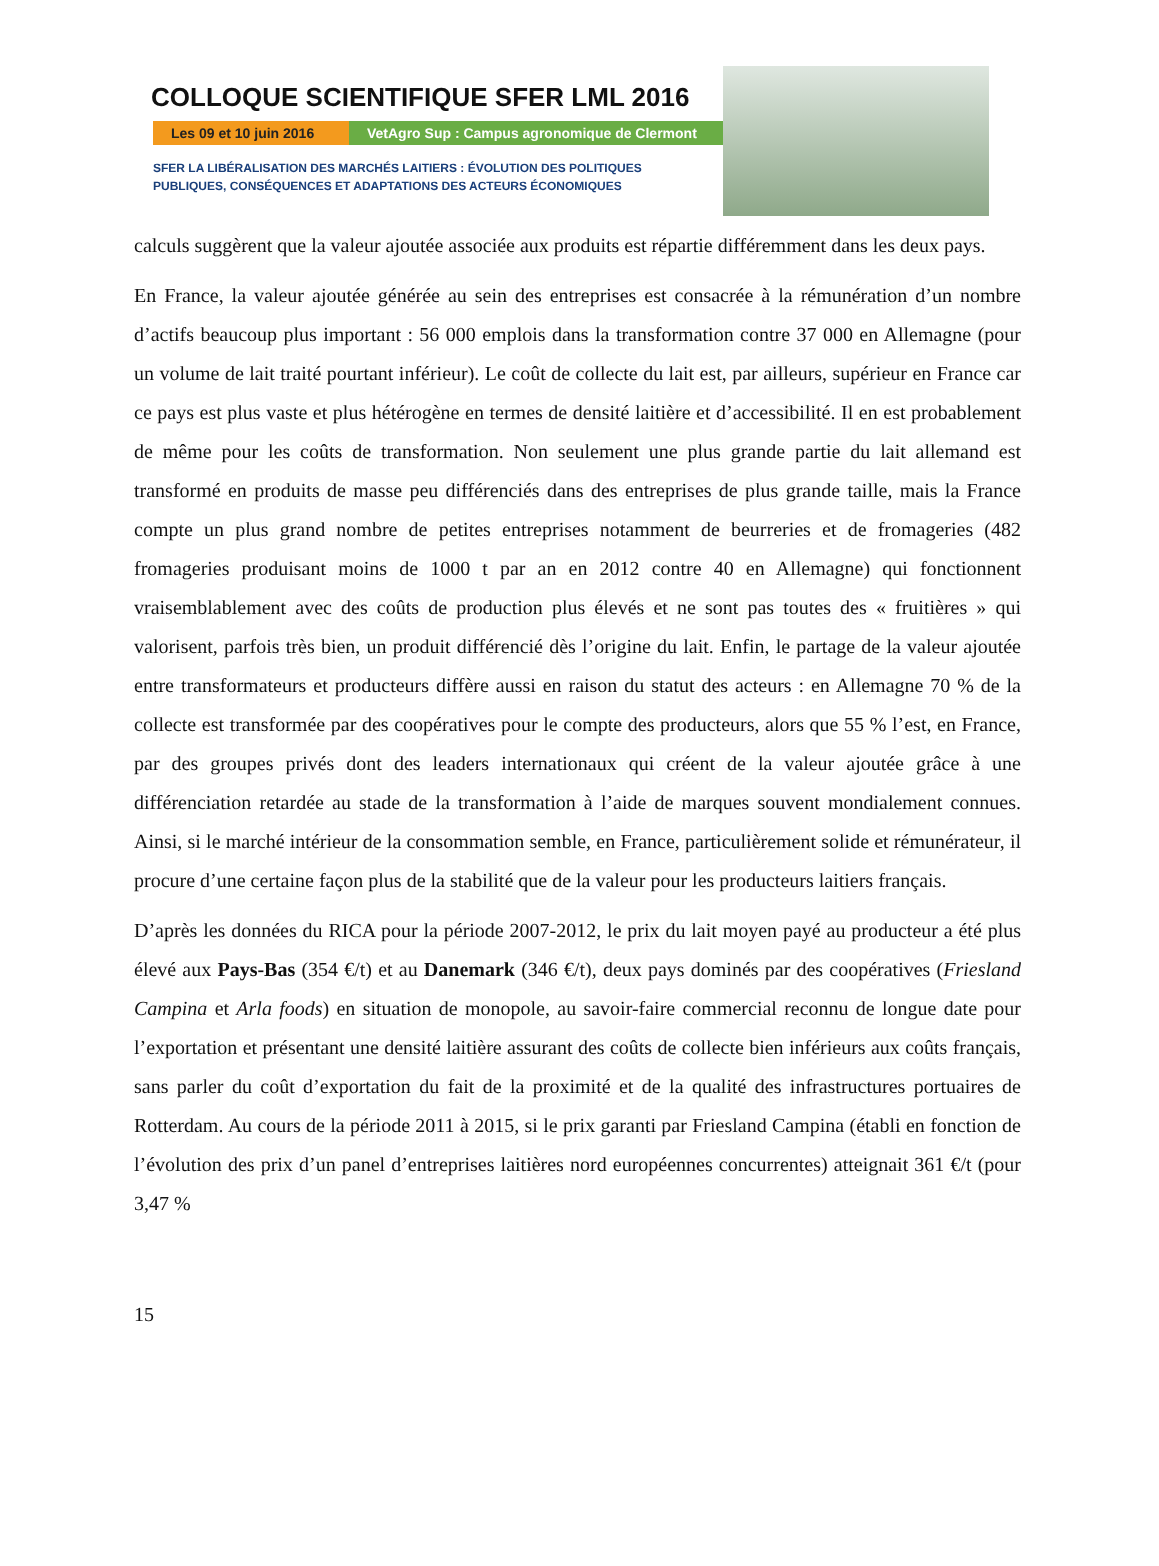COLLOQUE SCIENTIFIQUE SFER LML 2016
Les 09 et 10 juin 2016 VetAgro Sup : Campus agronomique de Clermont
SFER LA LIBÉRALISATION DES MARCHÉS LAITIERS : ÉVOLUTION DES POLITIQUES
PUBLIQUES, CONSÉQUENCES ET ADAPTATIONS DES ACTEURS ÉCONOMIQUES
calculs suggèrent que la valeur ajoutée associée aux produits est répartie différemment dans les deux pays.
En France, la valeur ajoutée générée au sein des entreprises est consacrée à la rémunération d’un nombre d’actifs beaucoup plus important : 56 000 emplois dans la transformation contre 37 000 en Allemagne (pour un volume de lait traité pourtant inférieur). Le coût de collecte du lait est, par ailleurs, supérieur en France car ce pays est plus vaste et plus hétérogène en termes de densité laitière et d’accessibilité. Il en est probablement de même pour les coûts de transformation. Non seulement une plus grande partie du lait allemand est transformé en produits de masse peu différenciés dans des entreprises de plus grande taille, mais la France compte un plus grand nombre de petites entreprises notamment de beurreries et de fromageries (482 fromageries produisant moins de 1000 t par an en 2012 contre 40 en Allemagne) qui fonctionnent vraisemblablement avec des coûts de production plus élevés et ne sont pas toutes des « fruitières » qui valorisent, parfois très bien, un produit différencié dès l’origine du lait. Enfin, le partage de la valeur ajoutée entre transformateurs et producteurs diffère aussi en raison du statut des acteurs : en Allemagne 70 % de la collecte est transformée par des coopératives pour le compte des producteurs, alors que 55 % l’est, en France, par des groupes privés dont des leaders internationaux qui créent de la valeur ajoutée grâce à une différenciation retardée au stade de la transformation à l’aide de marques souvent mondialement connues. Ainsi, si le marché intérieur de la consommation semble, en France, particulièrement solide et rémunérateur, il procure d’une certaine façon plus de la stabilité que de la valeur pour les producteurs laitiers français.
D’après les données du RICA pour la période 2007-2012, le prix du lait moyen payé au producteur a été plus élevé aux Pays-Bas (354 €/t) et au Danemark (346 €/t), deux pays dominés par des coopératives (Friesland Campina et Arla foods) en situation de monopole, au savoir-faire commercial reconnu de longue date pour l’exportation et présentant une densité laitière assurant des coûts de collecte bien inférieurs aux coûts français, sans parler du coût d’exportation du fait de la proximité et de la qualité des infrastructures portuaires de Rotterdam. Au cours de la période 2011 à 2015, si le prix garanti par Friesland Campina (établi en fonction de l’évolution des prix d’un panel d’entreprises laitières nord européennes concurrentes) atteignait 361 €/t (pour 3,47 %
15